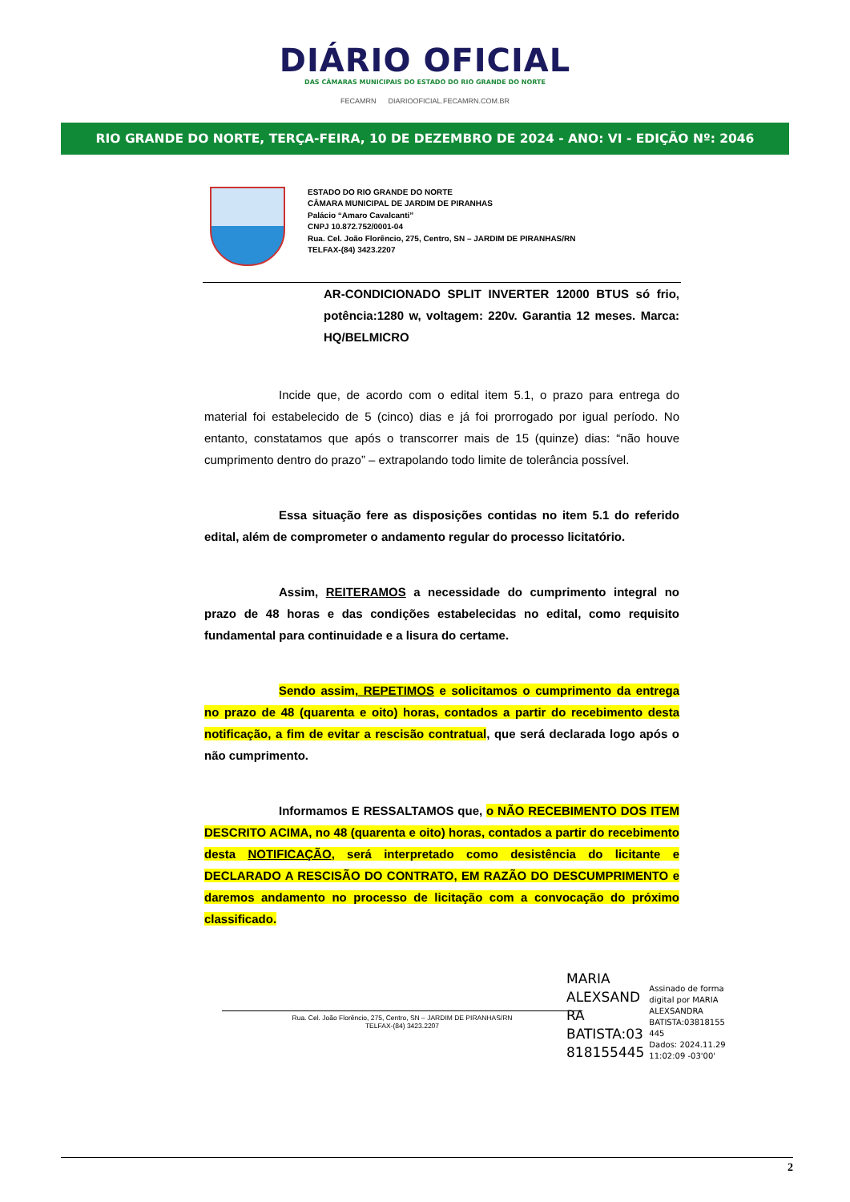DIÁRIO OFICIAL
DAS CÂMARAS MUNICIPAIS DO ESTADO DO RIO GRANDE DO NORTE
FECAMRN DIARIOOFICIAL.FECAMRN.COM.BR
RIO GRANDE DO NORTE, TERÇA-FEIRA, 10 DE DEZEMBRO DE 2024 - ANO: VI - EDIÇÃO Nº: 2046
ESTADO DO RIO GRANDE DO NORTE
CÂMARA MUNICIPAL DE JARDIM DE PIRANHAS
Palácio “Amaro Cavalcanti”
CNPJ 10.872.752/0001-04
Rua. Cel. João Florêncio, 275, Centro, SN – JARDIM DE PIRANHAS/RN
TELFAX-(84) 3423.2207
AR-CONDICIONADO SPLIT INVERTER 12000 BTUS só frio, potência:1280 w, voltagem: 220v. Garantia 12 meses. Marca: HQ/BELMICRO
Incide que, de acordo com o edital item 5.1, o prazo para entrega do material foi estabelecido de 5 (cinco) dias e já foi prorrogado por igual período. No entanto, constatamos que após o transcorrer mais de 15 (quinze) dias: “não houve cumprimento dentro do prazo” – extrapolando todo limite de tolerância possível.
Essa situação fere as disposições contidas no item 5.1 do referido edital, além de comprometer o andamento regular do processo licitatório.
Assim, REITERAMOS a necessidade do cumprimento integral no prazo de 48 horas e das condições estabelecidas no edital, como requisito fundamental para continuidade e a lisura do certame.
Sendo assim, REPETIMOS e solicitamos o cumprimento da entrega no prazo de 48 (quarenta e oito) horas, contados a partir do recebimento desta notificação, a fim de evitar a rescisão contratual, que será declarada logo após o não cumprimento.
Informamos E RESSALTAMOS que, o NÃO RECEBIMENTO DOS ITEM DESCRITO ACIMA, no 48 (quarenta e oito) horas, contados a partir do recebimento desta NOTIFICAÇÃO, será interpretado como desistência do licitante e DECLARADO A RESCISÃO DO CONTRATO, EM RAZÃO DO DESCUMPRIMENTO e daremos andamento no processo de licitação com a convocação do próximo classificado.
Rua. Cel. João Florêncio, 275, Centro, SN – JARDIM DE PIRANHAS/RN
TELFAX-(84) 3423.2207
MARIA
ALEXSAND
RA
BATISTA:03
818155445
Assinado de forma
digital por MARIA
ALEXSANDRA
BATISTA:03818155
445
Dados: 2024.11.29
11:02:09 -03'00'
2